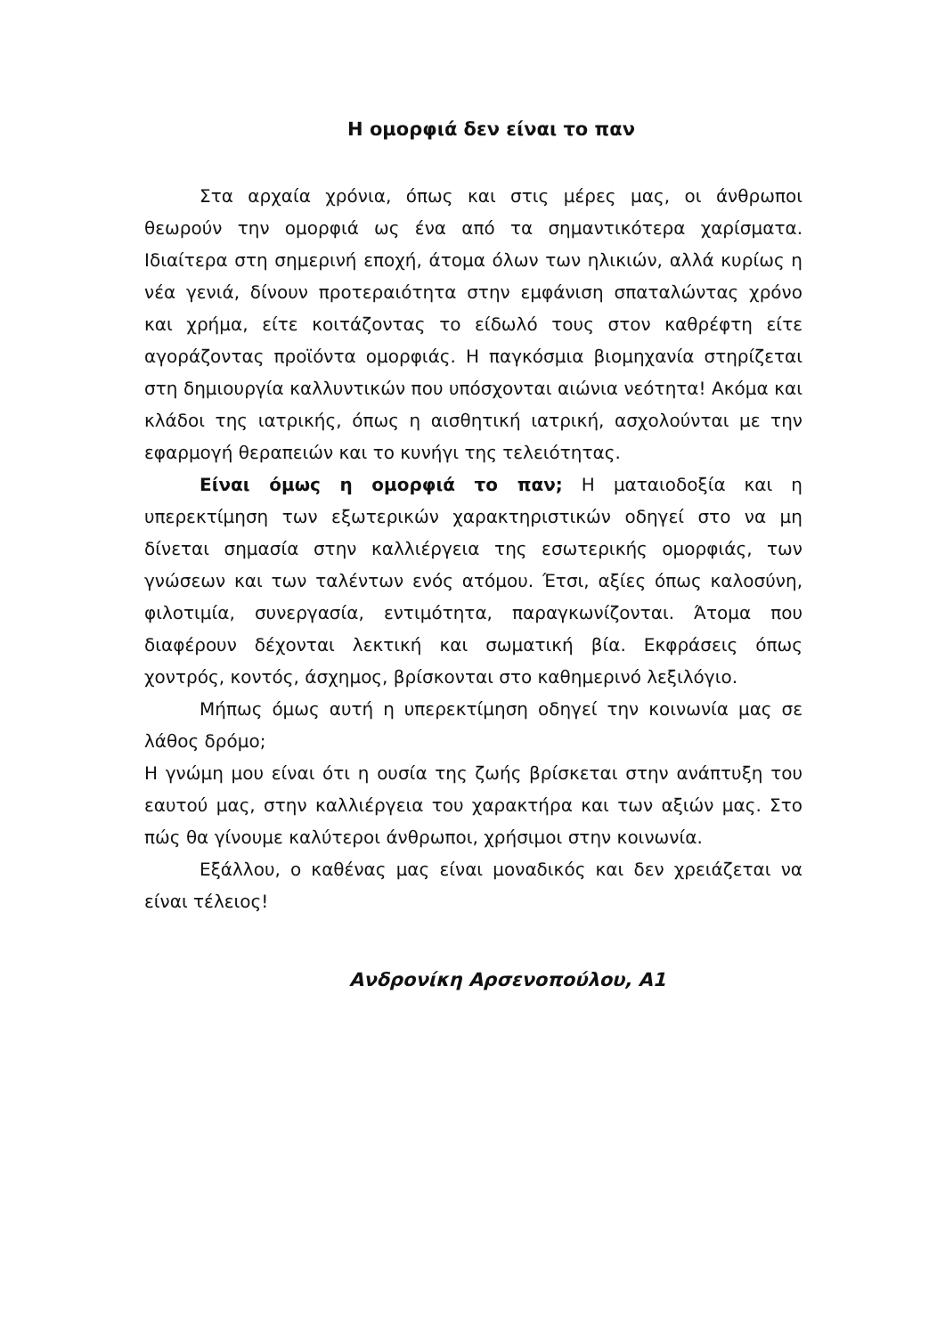Η ομορφιά δεν είναι το παν
Στα αρχαία χρόνια, όπως και στις μέρες μας, οι άνθρωποι θεωρούν την ομορφιά ως ένα από τα σημαντικότερα χαρίσματα. Ιδιαίτερα στη σημερινή εποχή, άτομα όλων των ηλικιών, αλλά κυρίως η νέα γενιά, δίνουν προτεραιότητα στην εμφάνιση σπαταλώντας χρόνο και χρήμα, είτε κοιτάζοντας το είδωλό τους στον καθρέφτη είτε αγοράζοντας προϊόντα ομορφιάς. Η παγκόσμια βιομηχανία στηρίζεται στη δημιουργία καλλυντικών που υπόσχονται αιώνια νεότητα! Ακόμα και κλάδοι της ιατρικής, όπως η αισθητική ιατρική, ασχολούνται με την εφαρμογή θεραπειών και το κυνήγι της τελειότητας.
Είναι όμως η ομορφιά το παν; Η ματαιοδοξία και η υπερεκτίμηση των εξωτερικών χαρακτηριστικών οδηγεί στο να μη δίνεται σημασία στην καλλιέργεια της εσωτερικής ομορφιάς, των γνώσεων και των ταλέντων ενός ατόμου. Έτσι, αξίες όπως καλοσύνη, φιλοτιμία, συνεργασία, εντιμότητα, παραγκωνίζονται. Άτομα που διαφέρουν δέχονται λεκτική και σωματική βία. Εκφράσεις όπως χοντρός, κοντός, άσχημος, βρίσκονται στο καθημερινό λεξιλόγιο.
Μήπως όμως αυτή η υπερεκτίμηση οδηγεί την κοινωνία μας σε λάθος δρόμο;
Η γνώμη μου είναι ότι η ουσία της ζωής βρίσκεται στην ανάπτυξη του εαυτού μας, στην καλλιέργεια του χαρακτήρα και των αξιών μας. Στο πώς θα γίνουμε καλύτεροι άνθρωποι, χρήσιμοι στην κοινωνία.
Εξάλλου, ο καθένας μας είναι μοναδικός και δεν χρειάζεται να είναι τέλειος!
Ανδρονίκη Αρσενοπούλου, Α1